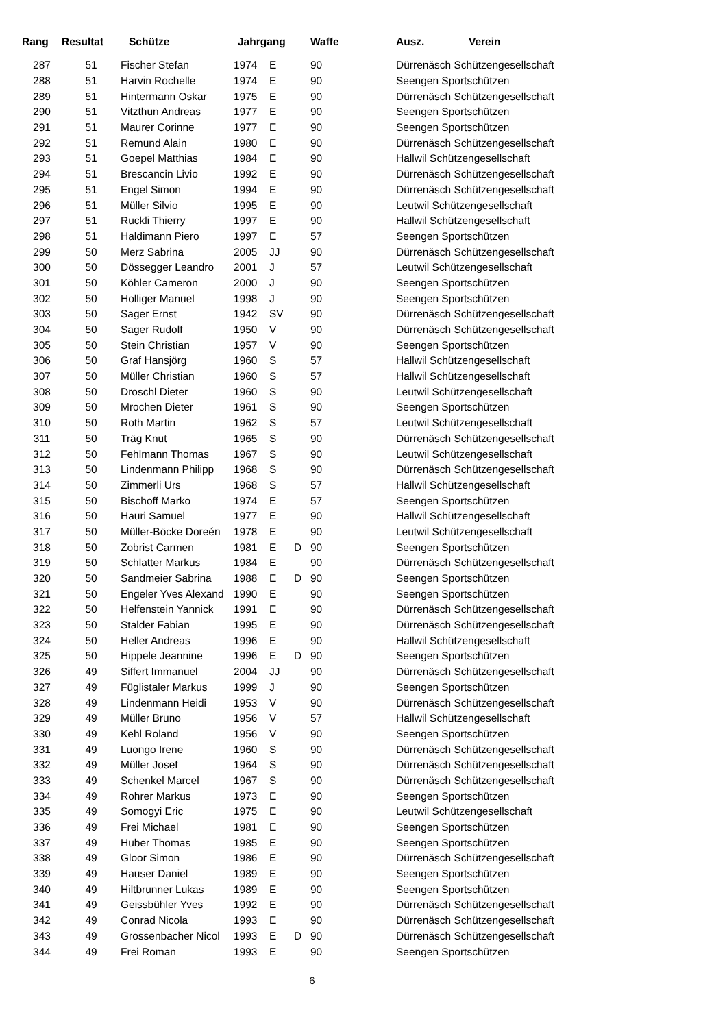| Rang | Resultat | Schütze | Jahrgang | | | Waffe | Ausz. Verein |
| --- | --- | --- | --- | --- | --- | --- | --- |
| 287 | 51 | Fischer Stefan | 1974 | E | | 90 | Dürrenäsch Schützengesellschaft |
| 288 | 51 | Harvin Rochelle | 1974 | E | | 90 | Seengen Sportschützen |
| 289 | 51 | Hintermann Oskar | 1975 | E | | 90 | Dürrenäsch Schützengesellschaft |
| 290 | 51 | Vitzthun Andreas | 1977 | E | | 90 | Seengen Sportschützen |
| 291 | 51 | Maurer Corinne | 1977 | E | | 90 | Seengen Sportschützen |
| 292 | 51 | Remund Alain | 1980 | E | | 90 | Dürrenäsch Schützengesellschaft |
| 293 | 51 | Goepel Matthias | 1984 | E | | 90 | Hallwil Schützengesellschaft |
| 294 | 51 | Brescancin Livio | 1992 | E | | 90 | Dürrenäsch Schützengesellschaft |
| 295 | 51 | Engel Simon | 1994 | E | | 90 | Dürrenäsch Schützengesellschaft |
| 296 | 51 | Müller Silvio | 1995 | E | | 90 | Leutwil Schützengesellschaft |
| 297 | 51 | Ruckli Thierry | 1997 | E | | 90 | Hallwil Schützengesellschaft |
| 298 | 51 | Haldimann Piero | 1997 | E | | 57 | Seengen Sportschützen |
| 299 | 50 | Merz Sabrina | 2005 | JJ | | 90 | Dürrenäsch Schützengesellschaft |
| 300 | 50 | Dössegger Leandro | 2001 | J | | 57 | Leutwil Schützengesellschaft |
| 301 | 50 | Köhler Cameron | 2000 | J | | 90 | Seengen Sportschützen |
| 302 | 50 | Holliger Manuel | 1998 | J | | 90 | Seengen Sportschützen |
| 303 | 50 | Sager Ernst | 1942 | SV | | 90 | Dürrenäsch Schützengesellschaft |
| 304 | 50 | Sager Rudolf | 1950 | V | | 90 | Dürrenäsch Schützengesellschaft |
| 305 | 50 | Stein Christian | 1957 | V | | 90 | Seengen Sportschützen |
| 306 | 50 | Graf Hansjörg | 1960 | S | | 57 | Hallwil Schützengesellschaft |
| 307 | 50 | Müller Christian | 1960 | S | | 57 | Hallwil Schützengesellschaft |
| 308 | 50 | Droschl Dieter | 1960 | S | | 90 | Leutwil Schützengesellschaft |
| 309 | 50 | Mrochen Dieter | 1961 | S | | 90 | Seengen Sportschützen |
| 310 | 50 | Roth Martin | 1962 | S | | 57 | Leutwil Schützengesellschaft |
| 311 | 50 | Träg Knut | 1965 | S | | 90 | Dürrenäsch Schützengesellschaft |
| 312 | 50 | Fehlmann Thomas | 1967 | S | | 90 | Leutwil Schützengesellschaft |
| 313 | 50 | Lindenmann Philipp | 1968 | S | | 90 | Dürrenäsch Schützengesellschaft |
| 314 | 50 | Zimmerli Urs | 1968 | S | | 57 | Hallwil Schützengesellschaft |
| 315 | 50 | Bischoff Marko | 1974 | E | | 57 | Seengen Sportschützen |
| 316 | 50 | Hauri Samuel | 1977 | E | | 90 | Hallwil Schützengesellschaft |
| 317 | 50 | Müller-Böcke Doreén | 1978 | E | | 90 | Leutwil Schützengesellschaft |
| 318 | 50 | Zobrist Carmen | 1981 | E | D | 90 | Seengen Sportschützen |
| 319 | 50 | Schlatter Markus | 1984 | E | | 90 | Dürrenäsch Schützengesellschaft |
| 320 | 50 | Sandmeier Sabrina | 1988 | E | D | 90 | Seengen Sportschützen |
| 321 | 50 | Engeler Yves Alexand | 1990 | E | | 90 | Seengen Sportschützen |
| 322 | 50 | Helfenstein Yannick | 1991 | E | | 90 | Dürrenäsch Schützengesellschaft |
| 323 | 50 | Stalder Fabian | 1995 | E | | 90 | Dürrenäsch Schützengesellschaft |
| 324 | 50 | Heller Andreas | 1996 | E | | 90 | Hallwil Schützengesellschaft |
| 325 | 50 | Hippele Jeannine | 1996 | E | D | 90 | Seengen Sportschützen |
| 326 | 49 | Siffert Immanuel | 2004 | JJ | | 90 | Dürrenäsch Schützengesellschaft |
| 327 | 49 | Füglistaler Markus | 1999 | J | | 90 | Seengen Sportschützen |
| 328 | 49 | Lindenmann Heidi | 1953 | V | | 90 | Dürrenäsch Schützengesellschaft |
| 329 | 49 | Müller Bruno | 1956 | V | | 57 | Hallwil Schützengesellschaft |
| 330 | 49 | Kehl Roland | 1956 | V | | 90 | Seengen Sportschützen |
| 331 | 49 | Luongo Irene | 1960 | S | | 90 | Dürrenäsch Schützengesellschaft |
| 332 | 49 | Müller Josef | 1964 | S | | 90 | Dürrenäsch Schützengesellschaft |
| 333 | 49 | Schenkel Marcel | 1967 | S | | 90 | Dürrenäsch Schützengesellschaft |
| 334 | 49 | Rohrer Markus | 1973 | E | | 90 | Seengen Sportschützen |
| 335 | 49 | Somogyi Eric | 1975 | E | | 90 | Leutwil Schützengesellschaft |
| 336 | 49 | Frei Michael | 1981 | E | | 90 | Seengen Sportschützen |
| 337 | 49 | Huber Thomas | 1985 | E | | 90 | Seengen Sportschützen |
| 338 | 49 | Gloor Simon | 1986 | E | | 90 | Dürrenäsch Schützengesellschaft |
| 339 | 49 | Hauser Daniel | 1989 | E | | 90 | Seengen Sportschützen |
| 340 | 49 | Hiltbrunner Lukas | 1989 | E | | 90 | Seengen Sportschützen |
| 341 | 49 | Geissbühler Yves | 1992 | E | | 90 | Dürrenäsch Schützengesellschaft |
| 342 | 49 | Conrad Nicola | 1993 | E | | 90 | Dürrenäsch Schützengesellschaft |
| 343 | 49 | Grossenbacher Nicol | 1993 | E | D | 90 | Dürrenäsch Schützengesellschaft |
| 344 | 49 | Frei Roman | 1993 | E | | 90 | Seengen Sportschützen |
6